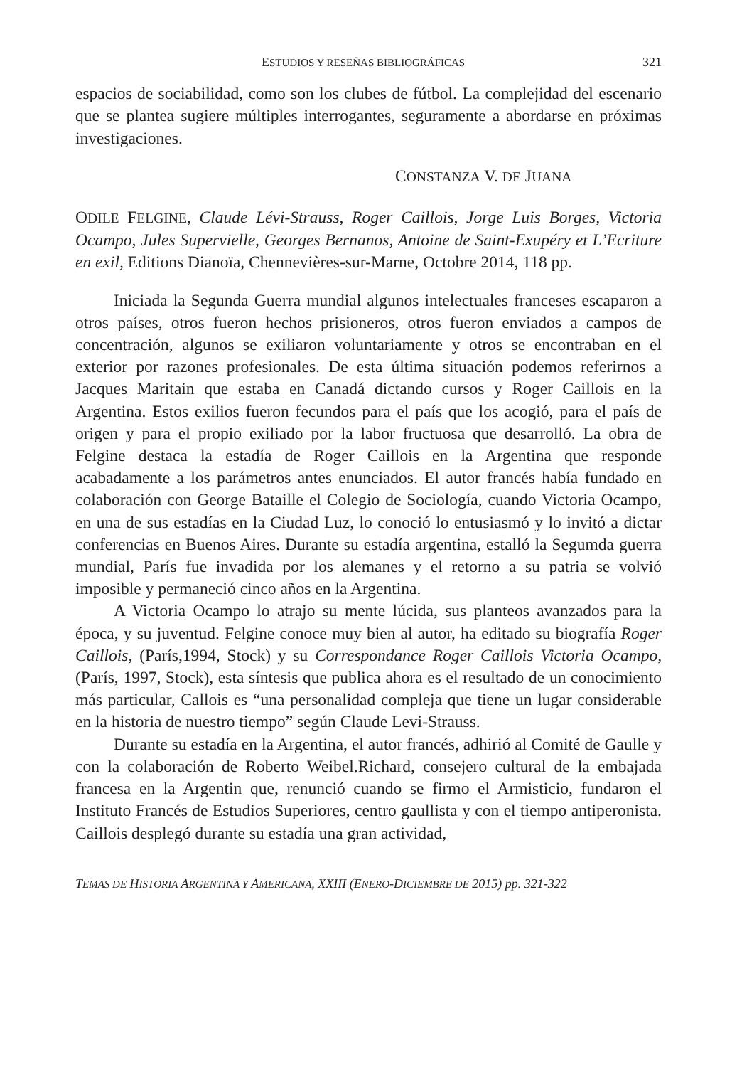ESTUDIOS Y RESEÑAS BIBLIOGRÁFICAS 321
espacios de sociabilidad, como son los clubes de fútbol. La complejidad del escenario que se plantea sugiere múltiples interrogantes, seguramente a abordarse en próximas investigaciones.
CONSTANZA V. DE JUANA
ODILE FELGINE, Claude Lévi-Strauss, Roger Caillois, Jorge Luis Borges, Victoria Ocampo, Jules Supervielle, Georges Bernanos, Antoine de Saint-Exupéry et L’Ecriture en exil, Editions Dianoïa, Chennevières-sur-Marne, Octobre 2014, 118 pp.
Iniciada la Segunda Guerra mundial algunos intelectuales franceses escaparon a otros países, otros fueron hechos prisioneros, otros fueron enviados a campos de concentración, algunos se exiliaron voluntariamente y otros se encontraban en el exterior por razones profesionales. De esta última situación podemos referirnos a Jacques Maritain que estaba en Canadá dictando cursos y Roger Caillois en la Argentina. Estos exilios fueron fecundos para el país que los acogió, para el país de origen y para el propio exiliado por la labor fructuosa que desarrolló. La obra de Felgine destaca la estadía de Roger Caillois en la Argentina que responde acabadamente a los parámetros antes enunciados. El autor francés había fundado en colaboración con George Bataille el Colegio de Sociología, cuando Victoria Ocampo, en una de sus estadías en la Ciudad Luz, lo conoció lo entusiasmó y lo invitó a dictar conferencias en Buenos Aires. Durante su estadía argentina, estalló la Segumda guerra mundial, París fue invadida por los alemanes y el retorno a su patria se volvió imposible y permaneció cinco años en la Argentina.
A Victoria Ocampo lo atrajo su mente lúcida, sus planteos avanzados para la época, y su juventud. Felgine conoce muy bien al autor, ha editado su biografía Roger Caillois, (París,1994, Stock) y su Correspondance Roger Caillois Victoria Ocampo, (París, 1997, Stock), esta síntesis que publica ahora es el resultado de un conocimiento más particular, Callois es “una personalidad compleja que tiene un lugar considerable en la historia de nuestro tiempo” según Claude Levi-Strauss.
Durante su estadía en la Argentina, el autor francés, adhirió al Comité de Gaulle y con la colaboración de Roberto Weibel.Richard, consejero cultural de la embajada francesa en la Argentin que, renunció cuando se firmo el Armisticio, fundaron el Instituto Francés de Estudios Superiores, centro gaullista y con el tiempo antiperonista. Caillois desplegó durante su estadía una gran actividad,
TEMAS DE HISTORIA ARGENTINA Y AMERICANA, XXIII (ENERO-DICIEMBRE DE 2015) pp. 321-322